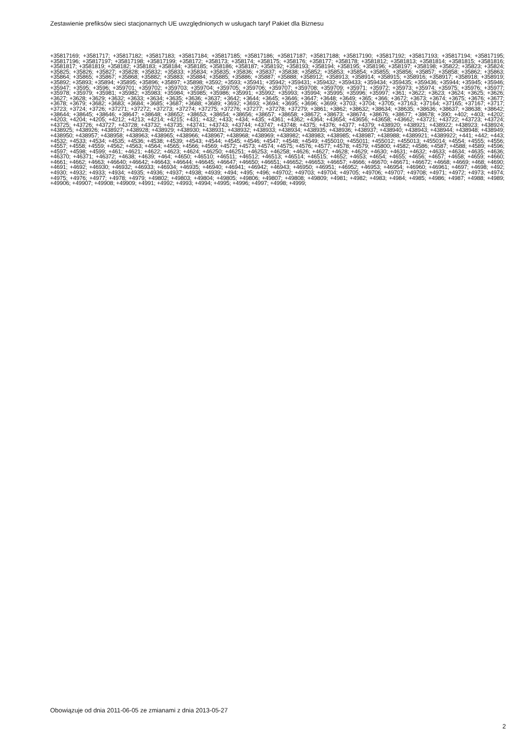Zestawienie prefiksów sieci stacjonarnych UE uwzględnionych w usługach taryf Pakiet dla Biznesu
+35817169; +3581717; +35817182; +35817183; +35817184; +35817185; +35817186; +35817187; +35817188; +35817190; +35817192; +35817193; +35817194; +35817195; +35817196; +35817197; +35817198; +35817199; +358172; +358173; +358174; +358175; +358176; +358177; +358178; +3581812; +3581813; +3581814; +3581815; +3581816; +3581817; +3581819; +358182; +358183; +358184; +358185; +358186; +358187; +358192; +358193; +358194; +358195; +358196; +358197; +358198; +35822; +35823; +35824; +35825; +35826; +35827; +35828; +35832; +35833; +35834; +35835; +35836; +35837; +35838; +35852; +35853; +35854; +35855; +35856; +35857; +35858; +35862; +35863; +35864; +35865; +35867; +35868; +35882; +35883; +35884; +35885; +35886; +35887; +35888; +358912; +358913; +358914; +358915; +358916; +358917; +358918; +358919; +35892; +35893; +35894; +35895; +35896; +35897; +35898; +3592; +3593; +35941; +35942; +359431; +359432; +359433; +359434; +359435; +359436; +35944; +35945; +35946; +35947; +3595; +3596; +359701; +359702; +359703; +359704; +359705; +359706; +359707; +359708; +359709; +35971; +35972; +35973; +35974; +35975; +35976; +35977; +35978; +35979; +35981; +35982; +35983; +35984; +35985; +35986; +35991; +35992; +35993; +35994; +35995; +35996; +35997; +361; +3622; +3623; +3624; +3625; +3626; +3627; +3628; +3629; +3632; +3633; +3634; +3635; +3636; +3637; +3642; +3644; +3645; +3646; +3647; +3648; +3649; +365; +366; +3672; +3673; +3674; +3675; +3676; +3677; +3678; +3679; +3682; +3683; +3684; +3685; +3687; +3688; +3689; +3692; +3693; +3694; +3695; +3696; +3699; +3703; +3704; +3705; +37163; +37164; +37165; +37167; +3717; +3723; +3724; +3726; +37271; +37272; +37273; +37274; +37275; +37276; +37277; +37278; +37279; +3861; +3862; +38632; +38634; +38635; +38636; +38637; +38638; +38642; +38644; +38645; +38646; +38647; +38648; +38652; +38653; +38654; +38656; +38657; +38658; +38672; +38673; +38674; +38676; +38677; +38678; +390; +402; +403; +4202; +4203; +4204; +4205; +4212; +4213; +4214; +4215; +431; +432; +433; +434; +435; +4361; +4362; +4364; +43654; +43656; +43658; +43662; +43721; +43722; +43723; +43724; +43725; +43726; +43727; +43728; +43732; +43735; +43741; +43743; +43744; +43747; +43748; +4375; +4376; +4377; +4379; +438920; +438921; +438922; +438923; +438924; +438925; +438926; +438927; +438928; +438929; +438930; +438931; +438932; +438933; +438934; +438935; +438936; +438937; +438940; +438943; +438944; +438948; +438949; +438950; +438957; +438958; +438963; +438965; +438966; +438967; +438968; +438969; +438982; +438983; +438985; +438987; +438988; +4389921; +4389922; +441; +442; +443; +4532; +4533; +4534; +4535; +4536; +4538; +4539; +4543; +4544; +4545; +4546; +4547; +4548; +4549; +455010; +455011; +455012; +455013; +455014; +4554; +4555; +4556; +4557; +4558; +4559; +4562; +4563; +4564; +4565; +4566; +4569; +4572; +4573; +4574; +4575; +4576; +4577; +4578; +4579; +45800; +4582; +4586; +4587; +4588; +4589; +4596; +4597; +4598; +4599; +461; +4621; +4622; +4623; +4624; +46250; +46251; +46253; +46258; +4626; +4627; +4628; +4629; +4630; +4631; +4632; +4633; +4634; +4635; +4636; +46370; +46371; +46372; +4638; +4639; +464; +4650; +46510; +46511; +46512; +46513; +46514; +46515; +4652; +4653; +4654; +4655; +4656; +4657; +4658; +4659; +4660; +4661; +4662; +4663; +46640; +46642; +46643; +46644; +46645; +46647; +46650; +46651; +46652; +46653; +46657; +4666; +46670; +46671; +46672; +4668; +4669; +468; +4690; +4691; +4692; +46930; +46932; +46933; +46934; +46935; +46940; +46941; +46942; +46943; +46950; +46951; +46952; +46953; +46954; +46960; +46961; +4697; +4698; +492; +4930; +4932; +4933; +4934; +4935; +4936; +4937; +4938; +4939; +494; +495; +496; +49702; +49703; +49704; +49705; +49706; +49707; +49708; +4971; +4972; +4973; +4974; +4975; +4976; +4977; +4978; +4979; +49802; +49803; +49804; +49805; +49806; +49807; +49808; +49809; +4981; +4982; +4983; +4984; +4985; +4986; +4987; +4988; +4989; +49906; +49907; +49908; +49909; +4991; +4992; +4993; +4994; +4995; +4996; +4997; +4998; +4999;
Obowiązuje od dnia 2011-06-05 ze zmianami z dnia 2013-05-27
2